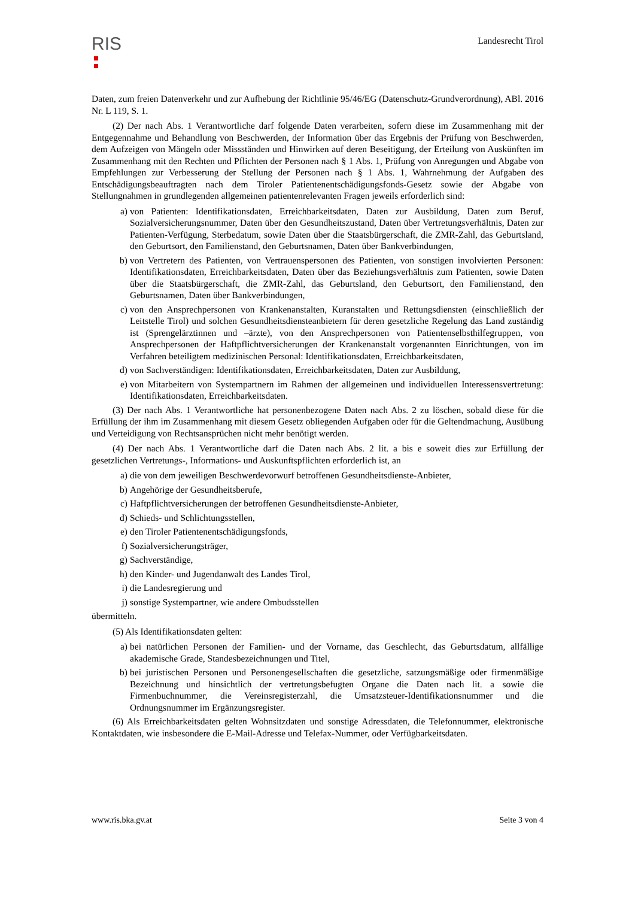RIS
Landesrecht Tirol
Daten, zum freien Datenverkehr und zur Aufhebung der Richtlinie 95/46/EG (Datenschutz-Grundverordnung), ABl. 2016 Nr. L 119, S. 1.
(2) Der nach Abs. 1 Verantwortliche darf folgende Daten verarbeiten, sofern diese im Zusammenhang mit der Entgegennahme und Behandlung von Beschwerden, der Information über das Ergebnis der Prüfung von Beschwerden, dem Aufzeigen von Mängeln oder Missständen und Hinwirken auf deren Beseitigung, der Erteilung von Auskünften im Zusammenhang mit den Rechten und Pflichten der Personen nach § 1 Abs. 1, Prüfung von Anregungen und Abgabe von Empfehlungen zur Verbesserung der Stellung der Personen nach § 1 Abs. 1, Wahrnehmung der Aufgaben des Entschädigungsbeauftragten nach dem Tiroler Patientenentschädigungsfonds-Gesetz sowie der Abgabe von Stellungnahmen in grundlegenden allgemeinen patientenrelevanten Fragen jeweils erforderlich sind:
a) von Patienten: Identifikationsdaten, Erreichbarkeitsdaten, Daten zur Ausbildung, Daten zum Beruf, Sozialversicherungsnummer, Daten über den Gesundheitszustand, Daten über Vertretungsverhältnis, Daten zur Patienten-Verfügung, Sterbedatum, sowie Daten über die Staatsbürgerschaft, die ZMR-Zahl, das Geburtsland, den Geburtsort, den Familienstand, den Geburtsnamen, Daten über Bankverbindungen,
b) von Vertretern des Patienten, von Vertrauenspersonen des Patienten, von sonstigen involvierten Personen: Identifikationsdaten, Erreichbarkeitsdaten, Daten über das Beziehungsverhältnis zum Patienten, sowie Daten über die Staatsbürgerschaft, die ZMR-Zahl, das Geburtsland, den Geburtsort, den Familienstand, den Geburtsnamen, Daten über Bankverbindungen,
c) von den Ansprechpersonen von Krankenanstalten, Kuranstalten und Rettungsdiensten (einschließlich der Leitstelle Tirol) und solchen Gesundheitsdiensteanbietern für deren gesetzliche Regelung das Land zuständig ist (Sprengelärztinnen und –ärzte), von den Ansprechpersonen von Patientenselbsthilfegruppen, von Ansprechpersonen der Haftpflichtversicherungen der Krankenanstalt vorgenannten Einrichtungen, von im Verfahren beteiligtem medizinischen Personal: Identifikationsdaten, Erreichbarkeitsdaten,
d) von Sachverständigen: Identifikationsdaten, Erreichbarkeitsdaten, Daten zur Ausbildung,
e) von Mitarbeitern von Systempartnern im Rahmen der allgemeinen und individuellen Interessensvertretung: Identifikationsdaten, Erreichbarkeitsdaten.
(3) Der nach Abs. 1 Verantwortliche hat personenbezogene Daten nach Abs. 2 zu löschen, sobald diese für die Erfüllung der ihm im Zusammenhang mit diesem Gesetz obliegenden Aufgaben oder für die Geltendmachung, Ausübung und Verteidigung von Rechtsansprüchen nicht mehr benötigt werden.
(4) Der nach Abs. 1 Verantwortliche darf die Daten nach Abs. 2 lit. a bis e soweit dies zur Erfüllung der gesetzlichen Vertretungs-, Informations- und Auskunftspflichten erforderlich ist, an
a) die von dem jeweiligen Beschwerdevorwurf betroffenen Gesundheitsdienste-Anbieter,
b) Angehörige der Gesundheitsberufe,
c) Haftpflichtversicherungen der betroffenen Gesundheitsdienste-Anbieter,
d) Schieds- und Schlichtungsstellen,
e) den Tiroler Patientenentschädigungsfonds,
f) Sozialversicherungsträger,
g) Sachverständige,
h) den Kinder- und Jugendanwalt des Landes Tirol,
i) die Landesregierung und
j) sonstige Systempartner, wie andere Ombudsstellen
übermitteln.
(5) Als Identifikationsdaten gelten:
a) bei natürlichen Personen der Familien- und der Vorname, das Geschlecht, das Geburtsdatum, allfällige akademische Grade, Standesbezeichnungen und Titel,
b) bei juristischen Personen und Personengesellschaften die gesetzliche, satzungsmäßige oder firmenmäßige Bezeichnung und hinsichtlich der vertretungsbefugten Organe die Daten nach lit. a sowie die Firmenbuchnummer, die Vereinsregisterzahl, die Umsatzsteuer-Identifikationsnummer und die Ordnungsnummer im Ergänzungsregister.
(6) Als Erreichbarkeitsdaten gelten Wohnsitzdaten und sonstige Adressdaten, die Telefonnummer, elektronische Kontaktdaten, wie insbesondere die E-Mail-Adresse und Telefax-Nummer, oder Verfügbarkeitsdaten.
www.ris.bka.gv.at Seite 3 von 4